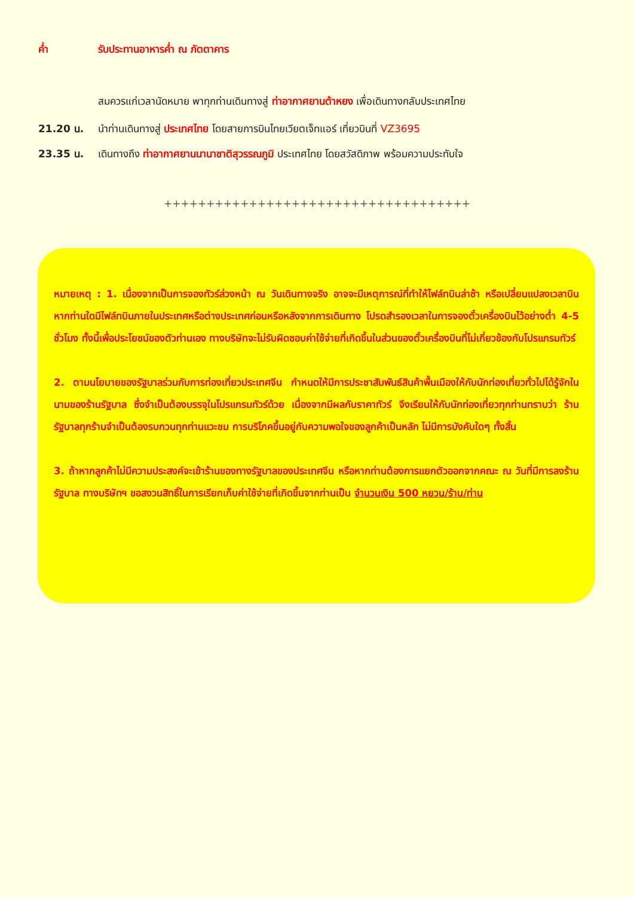ค่ำ รับประทานอาหารค่ำ ณ ภัตตาคาร
สมควรแก่เวลานัดหมาย พาทุกท่านเดินทางสู่ ท่าอากาศยานต้าหยง เพื่อเดินทางกลับประเทศไทย
21.20 น. นำท่านเดินทางสู่ ประเทศไทย โดยสายการบินไทยเวียตเจ็ทแอร์ เที่ยวบินที่ VZ3695
23.35 น. เดินทางถึง ท่าอากาศยานนานาชาติสุวรรณภูมิ ประเทศไทย โดยสวัสดิภาพ พร้อมความประทับใจ
++++++++++++++++++++++++++++++++++++
หมายเหตุ : 1. เนื่องจากเป็นการจองทัวร์ล่วงหน้า ณ วันเดินทางจริง อาจจะมีเหตุการณ์ที่ทำให้ไฟล์ทบินล่าช้า หรือเปลี่ยนแปลงเวลาบิน หากท่านใดมีไฟล์ทบินภายในประเทศหรือต่างประเทศก่อนหรือหลังจากการเดินทาง โปรดสำรองเวลาในการจองตั๋วเครื่องบินไว้อย่างต่ำ 4-5 ชั่วโมง ทั้งนี้เพื่อประโยชน์ของตัวท่านเอง ทางบริษัทจะไม่รับผิดชอบค่าใช้จ่ายที่เกิดขึ้นในส่วนของตั๋วเครื่องบินที่ไม่เกี่ยวข้องกับโปรแกรมทัวร์
2. ตามนโยบายของรัฐบาลร่วมกับการท่องเที่ยวประเทศจีน กำหนดให้มีการประชาสัมพันธ์สินค้าพื้นเมืองให้กับนักท่องเที่ยวทั่วไปได้รู้จักในนามของร้านรัฐบาล ซึ่งจำเป็นต้องบรรจุในโปรแกรมทัวร์ด้วย เนื่องจากมีผลกับราคาทัวร์ จึงเรียนให้กับนักท่องเที่ยวทุกท่านทราบว่า ร้านรัฐบาลทุกร้านจำเป็นต้องรบกวนทุกท่านแวะชม การบริโภคขึ้นอยู่กับความพอใจของลูกค้าเป็นหลัก ไม่มีการบังคับใดๆ ทั้งสิ้น
3. ถ้าหากลูกค้าไม่มีความประสงค์จะเข้าร้านของทางรัฐบาลของประเทศจีน หรือหากท่านต้องการแยกตัวออกจากคณะ ณ วันที่มีการลงร้านรัฐบาล ทางบริษัทฯ ขอสงวนสิทธิ์ในการเรียกเก็บค่าใช้จ่ายที่เกิดขึ้นจากท่านเป็น จำนวนเงิน 500 หยวน/ร้าน/ท่าน